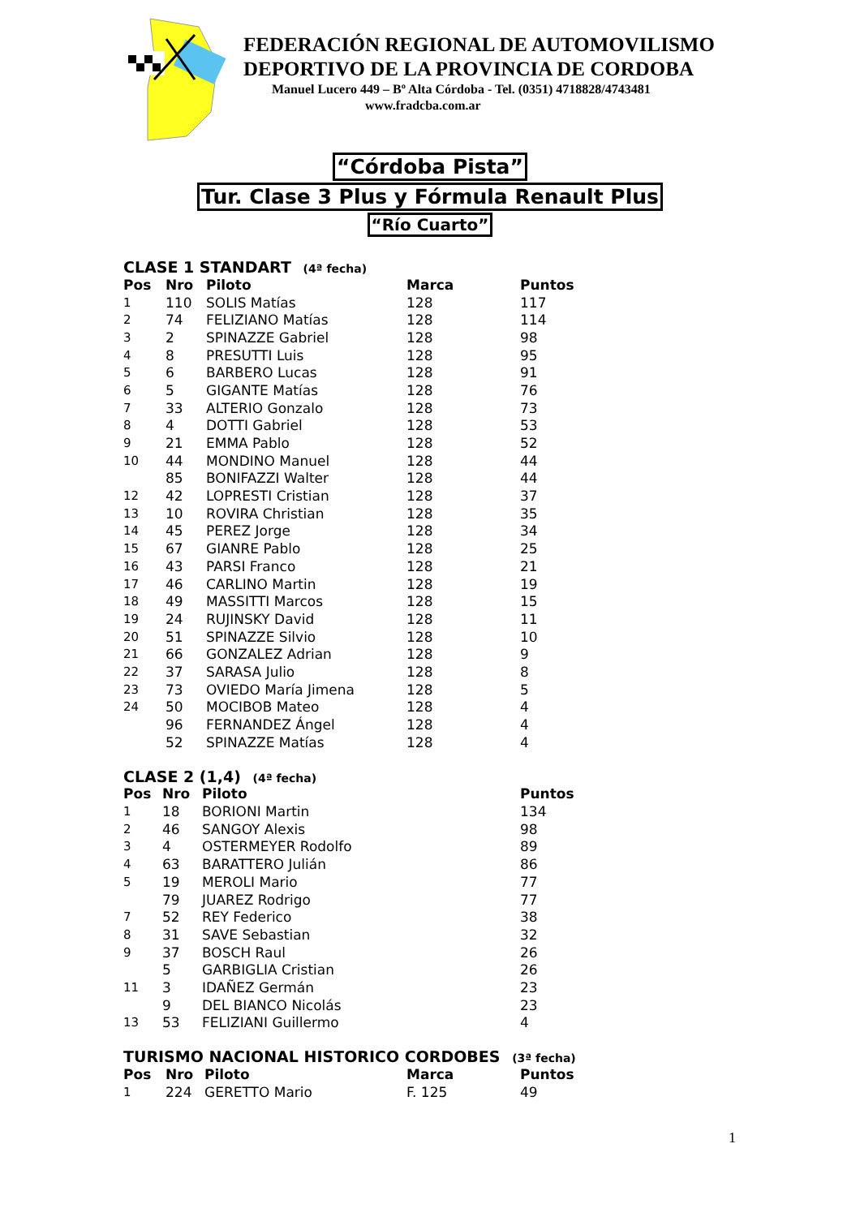FEDERACIÓN REGIONAL DE AUTOMOVILISMO
DEPORTIVO DE LA PROVINCIA DE CORDOBA
Manuel Lucero 449 – Bº Alta Córdoba - Tel. (0351) 4718828/4743481
www.fradcba.com.ar
“Córdoba Pista”
Tur. Clase 3 Plus y Fórmula Renault Plus
“Río Cuarto”
CLASE 1 STANDART (4ª fecha)
| Pos | Nro | Piloto | Marca | Puntos |
| --- | --- | --- | --- | --- |
| 1 | 110 | SOLIS Matías | 128 | 117 |
| 2 | 74 | FELIZIANO Matías | 128 | 114 |
| 3 | 2 | SPINAZZE Gabriel | 128 | 98 |
| 4 | 8 | PRESUTTI Luis | 128 | 95 |
| 5 | 6 | BARBERO Lucas | 128 | 91 |
| 6 | 5 | GIGANTE Matías | 128 | 76 |
| 7 | 33 | ALTERIO Gonzalo | 128 | 73 |
| 8 | 4 | DOTTI Gabriel | 128 | 53 |
| 9 | 21 | EMMA Pablo | 128 | 52 |
| 10 | 44 | MONDINO Manuel | 128 | 44 |
| | 85 | BONIFAZZI Walter | 128 | 44 |
| 12 | 42 | LOPRESTI Cristian | 128 | 37 |
| 13 | 10 | ROVIRA Christian | 128 | 35 |
| 14 | 45 | PEREZ Jorge | 128 | 34 |
| 15 | 67 | GIANRE Pablo | 128 | 25 |
| 16 | 43 | PARSI Franco | 128 | 21 |
| 17 | 46 | CARLINO Martin | 128 | 19 |
| 18 | 49 | MASSITTI Marcos | 128 | 15 |
| 19 | 24 | RUJINSKY David | 128 | 11 |
| 20 | 51 | SPINAZZE Silvio | 128 | 10 |
| 21 | 66 | GONZALEZ Adrian | 128 | 9 |
| 22 | 37 | SARASA Julio | 128 | 8 |
| 23 | 73 | OVIEDO María Jimena | 128 | 5 |
| 24 | 50 | MOCIBOB Mateo | 128 | 4 |
| | 96 | FERNANDEZ Ángel | 128 | 4 |
| | 52 | SPINAZZE Matías | 128 | 4 |
CLASE 2 (1,4) (4ª fecha)
| Pos | Nro | Piloto | Puntos |
| --- | --- | --- | --- |
| 1 | 18 | BORIONI Martin | 134 |
| 2 | 46 | SANGOY Alexis | 98 |
| 3 | 4 | OSTERMEYER Rodolfo | 89 |
| 4 | 63 | BARATTERO Julián | 86 |
| 5 | 19 | MEROLI Mario | 77 |
| | 79 | JUAREZ Rodrigo | 77 |
| 7 | 52 | REY Federico | 38 |
| 8 | 31 | SAVE Sebastian | 32 |
| 9 | 37 | BOSCH Raul | 26 |
| | 5 | GARBIGLIA Cristian | 26 |
| 11 | 3 | IDAÑEZ Germán | 23 |
| | 9 | DEL BIANCO Nicolás | 23 |
| 13 | 53 | FELIZIANI Guillermo | 4 |
TURISMO NACIONAL HISTORICO CORDOBES (3ª fecha)
| Pos | Nro | Piloto | Marca | Puntos |
| --- | --- | --- | --- | --- |
| 1 | 224 | GERETTO Mario | F. 125 | 49 |
1